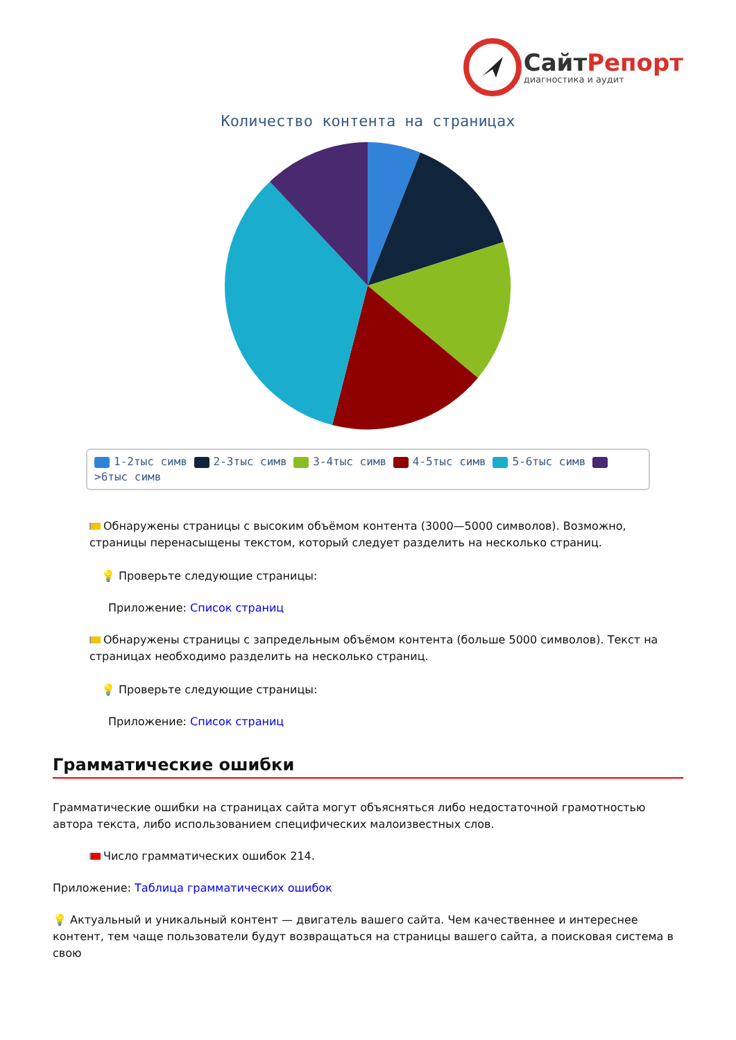СайтРепорт
диагностика и аудит
Количество контента на страницах
1-2тыс симв 2-3тыс симв 3-4тыс симв 4-5тыс симв 5-6тыс симв >6тыс симв
Обнаружены страницы с высоким объёмом контента (3000—5000 символов). Возможно, страницы перенасыщены текстом, который следует разделить на несколько страниц.
💡 Проверьте следующие страницы:
Приложение: Список страниц
Обнаружены страницы с запредельным объёмом контента (больше 5000 символов). Текст на страницах необходимо разделить на несколько страниц.
💡 Проверьте следующие страницы:
Приложение: Список страниц
Грамматические ошибки
Грамматические ошибки на страницах сайта могут объясняться либо недостаточной грамотностью автора текста, либо использованием специфических малоизвестных слов.
Число грамматических ошибок 214.
Приложение: Таблица грамматических ошибок
💡 Актуальный и уникальный контент — двигатель вашего сайта. Чем качественнее и интереснее контент, тем чаще пользователи будут возвращаться на страницы вашего сайта, а поисковая система в свою